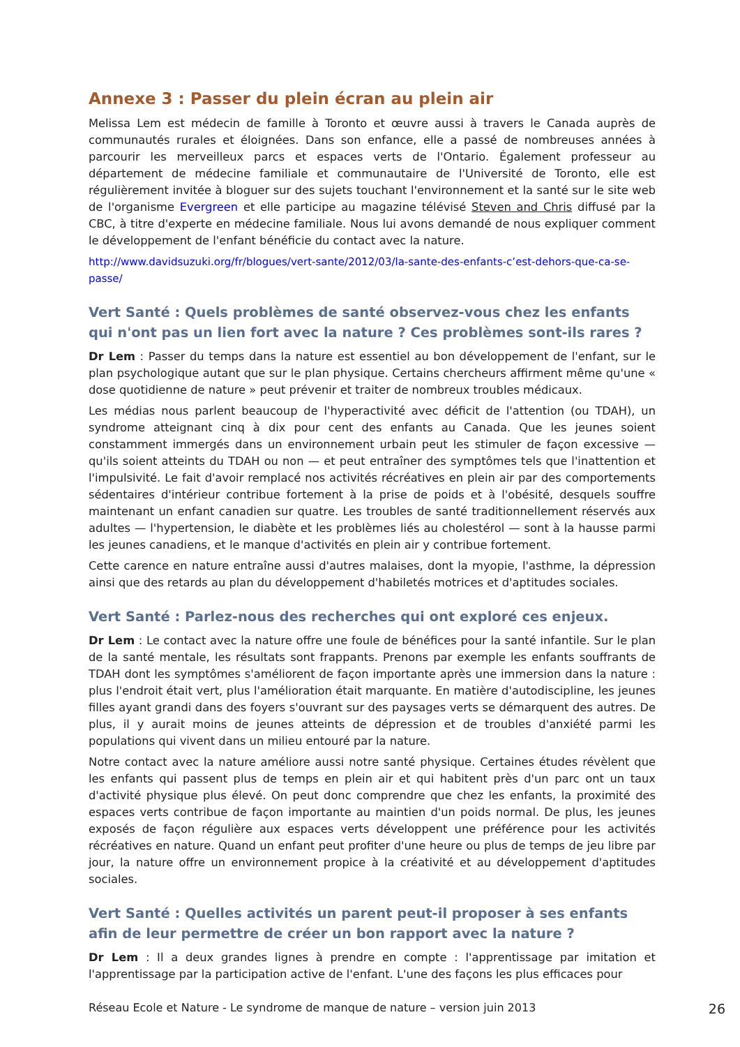Annexe 3 : Passer du plein écran au plein air
Melissa Lem est médecin de famille à Toronto et œuvre aussi à travers le Canada auprès de communautés rurales et éloignées. Dans son enfance, elle a passé de nombreuses années à parcourir les merveilleux parcs et espaces verts de l'Ontario. Également professeur au département de médecine familiale et communautaire de l'Université de Toronto, elle est régulièrement invitée à bloguer sur des sujets touchant l'environnement et la santé sur le site web de l'organisme Evergreen et elle participe au magazine télévisé Steven and Chris diffusé par la CBC, à titre d'experte en médecine familiale. Nous lui avons demandé de nous expliquer comment le développement de l'enfant bénéficie du contact avec la nature.
http://www.davidsuzuki.org/fr/blogues/vert-sante/2012/03/la-sante-des-enfants-c’est-dehors-que-ca-se-passe/
Vert Santé : Quels problèmes de santé observez-vous chez les enfants qui n'ont pas un lien fort avec la nature ? Ces problèmes sont-ils rares ?
Dr Lem : Passer du temps dans la nature est essentiel au bon développement de l'enfant, sur le plan psychologique autant que sur le plan physique. Certains chercheurs affirment même qu'une « dose quotidienne de nature » peut prévenir et traiter de nombreux troubles médicaux.
Les médias nous parlent beaucoup de l'hyperactivité avec déficit de l'attention (ou TDAH), un syndrome atteignant cinq à dix pour cent des enfants au Canada. Que les jeunes soient constamment immergés dans un environnement urbain peut les stimuler de façon excessive — qu'ils soient atteints du TDAH ou non — et peut entraîner des symptômes tels que l'inattention et l'impulsivité. Le fait d'avoir remplacé nos activités récréatives en plein air par des comportements sédentaires d'intérieur contribue fortement à la prise de poids et à l'obésité, desquels souffre maintenant un enfant canadien sur quatre. Les troubles de santé traditionnellement réservés aux adultes — l'hypertension, le diabète et les problèmes liés au cholestérol — sont à la hausse parmi les jeunes canadiens, et le manque d'activités en plein air y contribue fortement.
Cette carence en nature entraîne aussi d'autres malaises, dont la myopie, l'asthme, la dépression ainsi que des retards au plan du développement d'habiletés motrices et d'aptitudes sociales.
Vert Santé : Parlez-nous des recherches qui ont exploré ces enjeux.
Dr Lem : Le contact avec la nature offre une foule de bénéfices pour la santé infantile. Sur le plan de la santé mentale, les résultats sont frappants. Prenons par exemple les enfants souffrants de TDAH dont les symptômes s'améliorent de façon importante après une immersion dans la nature : plus l'endroit était vert, plus l'amélioration était marquante. En matière d'autodiscipline, les jeunes filles ayant grandi dans des foyers s'ouvrant sur des paysages verts se démarquent des autres. De plus, il y aurait moins de jeunes atteints de dépression et de troubles d'anxiété parmi les populations qui vivent dans un milieu entouré par la nature.
Notre contact avec la nature améliore aussi notre santé physique. Certaines études révèlent que les enfants qui passent plus de temps en plein air et qui habitent près d'un parc ont un taux d'activité physique plus élevé. On peut donc comprendre que chez les enfants, la proximité des espaces verts contribue de façon importante au maintien d'un poids normal. De plus, les jeunes exposés de façon régulière aux espaces verts développent une préférence pour les activités récréatives en nature. Quand un enfant peut profiter d'une heure ou plus de temps de jeu libre par jour, la nature offre un environnement propice à la créativité et au développement d'aptitudes sociales.
Vert Santé : Quelles activités un parent peut-il proposer à ses enfants afin de leur permettre de créer un bon rapport avec la nature ?
Dr Lem : Il a deux grandes lignes à prendre en compte : l'apprentissage par imitation et l'apprentissage par la participation active de l'enfant. L'une des façons les plus efficaces pour
Réseau Ecole et Nature - Le syndrome de manque de nature – version juin 2013 26